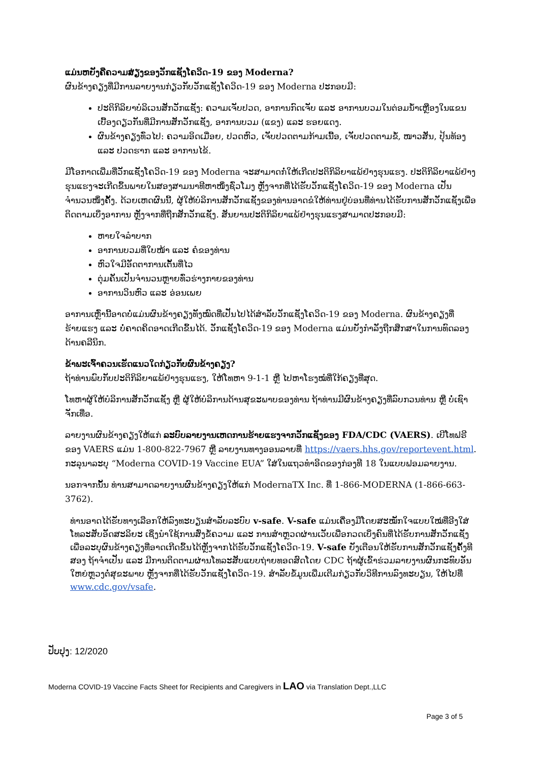ແມ່ນຫຍັງຄືຄວາມສ່ຽງຂອງວັກແຊັງໂຄວິດ-19 ຂອງ Moderna?
ຜົນຂ້າງຄຽງທີ່ມີການລາຍງານກ່ຽວກັບວັກແຊັງໂຄວິດ-19 ຂອງ Moderna ປະກອບມີ:
ປະຕິກິລິຍາບໍລິເວນສັກວັກແຊັງ: ຄວາມເຈັບປວດ, ອາການກົດເຈັບ ແລະ ອາການບວມໃນຕ່ອມນ້ຳເຫຼືອງໃນແຂນເບື້ອງດຽວກັນທີ່ມີການສັກວັກແຊັງ, ອາການບວມ (ແຂງ) ແລະ ຮອຍແດງ.
ຜົນຂ້າງຄຽງທົ່ວໄປ: ຄວາມອິດເມື່ອຍ, ປວດຫົວ, ເຈັບປວດຕາມກ້າມເນື້ອ, ເຈັບປວດຕາມຂໍ້, ໜາວສັ່ນ, ປຸ້ນທ້ອງ ແລະ ປວດຮາກ ແລະ ອາການໄຂ້.
ມີໂອກາດເພີ່ມທີ່ວັກແຊັງໂຄວິດ-19 ຂອງ Moderna ຈະສາມາດກໍ່ໃຫ້ເກີດປະຕິກິລິຍາແພ້ຢ່າງຮຸນແຮງ. ປະຕິກິລິຍາແພ້ຢ່າງຮຸນແຮງຈະເກີດຂຶ້ນພາຍໃນສອງສາມນາທີຫາໜຶ່ງຊົ່ວໂມງ ຫຼັງຈາກທີ່ໄດ້ຮັບວັກແຊັງໂຄວິດ-19 ຂອງ Moderna ເປັນຈຳນວນໜຶ່ງຄັ້ງ. ດ້ວຍເຫດຜົນນີ້, ຜູ້ໃຫ້ບໍລິການສັກວັກແຊັງຂອງທ່ານອາດຂໍໃຫ້ທ່ານຢູ່ບ່ອນທີ່ທ່ານໄດ້ຮັບການສັກວັກແຊັງເພື່ອຕິດຕາມເບິ່ງອາການ ຫຼັງຈາກທີ່ຖືກສັກວັກແຊັງ. ສັນຍານປະຕິກິລິຍາແພ້ຢ່າງຮຸນແຮງສາມາດປະກອບມີ:
ຫາຍໃຈລຳບາກ
ອາການບວມທີ່ໃບໜ້າ ແລະ ຄໍຂອງທ່ານ
ຫົວໃຈມີອັດຕາການເຕັ້ນທີ່ໄວ
ຕຸ່ມຄັນເປັນຈຳນວນຫຼາຍທົ່ວຮ່າງກາຍຂອງທ່ານ
ອາການວິນຫົວ ແລະ ອ່ອນເພຍ
ອາການເຫຼົ່ານີ້ອາດບໍ່ແມ່ນຜົນຂ້າງຄຽງທັງໝົດທີ່ເປັນໄປໄດ້ສຳລັບວັກແຊັງໂຄວິດ-19 ຂອງ Moderna. ຜົນຂ້າງຄຽງທີ່ຮ້າຍແຮງ ແລະ ບໍ່ຄາດຄິດອາດເກີດຂຶ້ນໄດ້. ວັກແຊັງໂຄວິດ-19 ຂອງ Moderna ແມ່ນຍັງກຳລັງຖືກສຶກສາໃນການທົດລອງດ້ານຄລີນິກ.
ຂ້າພະເຈົ້າຄວນເຮັດແນວໃດກ່ຽວກັບຜົນຂ້າງຄຽງ?
ຖ້າທ່ານພົບກັບປະຕິກິລິຍາແພ້ຢ່າງຮຸນແຮງ, ໃຫ້ໂທຫາ 9-1-1 ຫຼື ໄປຫາໂຮງໝໍທີ່ໃກ້ຄຽງທີ່ສຸດ.
ໂທຫາຜູ້ໃຫ້ບໍລິການສັກວັກແຊັງ ຫຼື ຜູ້ໃຫ້ບໍລິການດ້ານສຸຂະພາບຂອງທ່ານ ຖ້າທ່ານມີຜົນຂ້າງຄຽງທີ່ລົບກວນທ່ານ ຫຼື ບໍ່ເຊົາຈັກເທື່ອ.
ລາຍງານຜົນຂ້າງຄຽງໃຫ້ແກ່ ລະບົບລາຍງານເຫດການຮ້າຍແຮງຈາກວັກແຊັງຂອງ FDA/CDC (VAERS). ເບີໂທຟຣີຂອງ VAERS ແມ່ນ 1-800-822-7967 ຫຼື ລາຍງານທາງອອນລາຍທີ່ https://vaers.hhs.gov/reportevent.html. ກະລຸນາລະບຸ “Moderna COVID-19 Vaccine EUA” ໃສ່ໃນແຖວທຳອິດຂອງກ່ອງທີ 18 ໃນແບບຟອມລາຍງານ.
ນອກຈາກນັ້ນ ທ່ານສາມາດລາຍງານຜົນຂ້າງຄຽງໃຫ້ແກ່ ModernaTX Inc. ທີ່ 1-866-MODERNA (1-866-663- 3762).
ທ່ານອາດໄດ້ຮັບທາງເລືອກໃຫ້ລົງທະບຽນສຳລັບລະບົບ v-safe. V-safe ແມ່ນເຄື່ອງມືໂດຍສະໝັກໃຈແບບໃໝ່ທີ່ອີງໃສ່ໂທລະສັບອັດສະລິຍະ ເຊິ່ງນຳໃຊ້ການສົ່ງຂໍ້ຄວາມ ແລະ ການສຳຫຼວດຜ່ານເວັບເພື່ອກວດເບິ່ງຄົນທີ່ໄດ້ຮັບການສັກວັກແຊັງ ເພື່ອລະບຸຜົນຂ້າງຄຽງທີ່ອາດເກີດຂຶ້ນໄດ້ຫຼັງຈາກໄດ້ຮັບວັກແຊັງໂຄວິດ-19. V-safe ຍັງເຕືອນໃຫ້ຮັບການສັກວັກແຊັງຄັ້ງທີສອງ ຖ້າຈຳເປັນ ແລະ ມີການຕິດຕາມຜ່ານໂທລະສັບແບບຖ່າຍທອດສົດໂດຍ CDC ຖ້າຜູ້ເຂົ້າຮ່ວມລາຍງານຜົນກະທົບອັນໃຫຍ່ຫຼວງຕໍ່ສຸຂະພາບ ຫຼັງຈາກທີ່ໄດ້ຮັບວັກແຊັງໂຄວິດ-19. ສຳລັບຂໍ້ມູນເພີ່ມເຕີມກ່ຽວກັບວິທີການລົງທະບຽນ, ໃຫ້ໄປທີ່ www.cdc.gov/vsafe.
ປັບປຸງ: 12/2020
Moderna COVID-19 Vaccine Facts Sheet for Recipients and Caregivers in LAO via Translation Dept.,LLC
Page 3 of 5